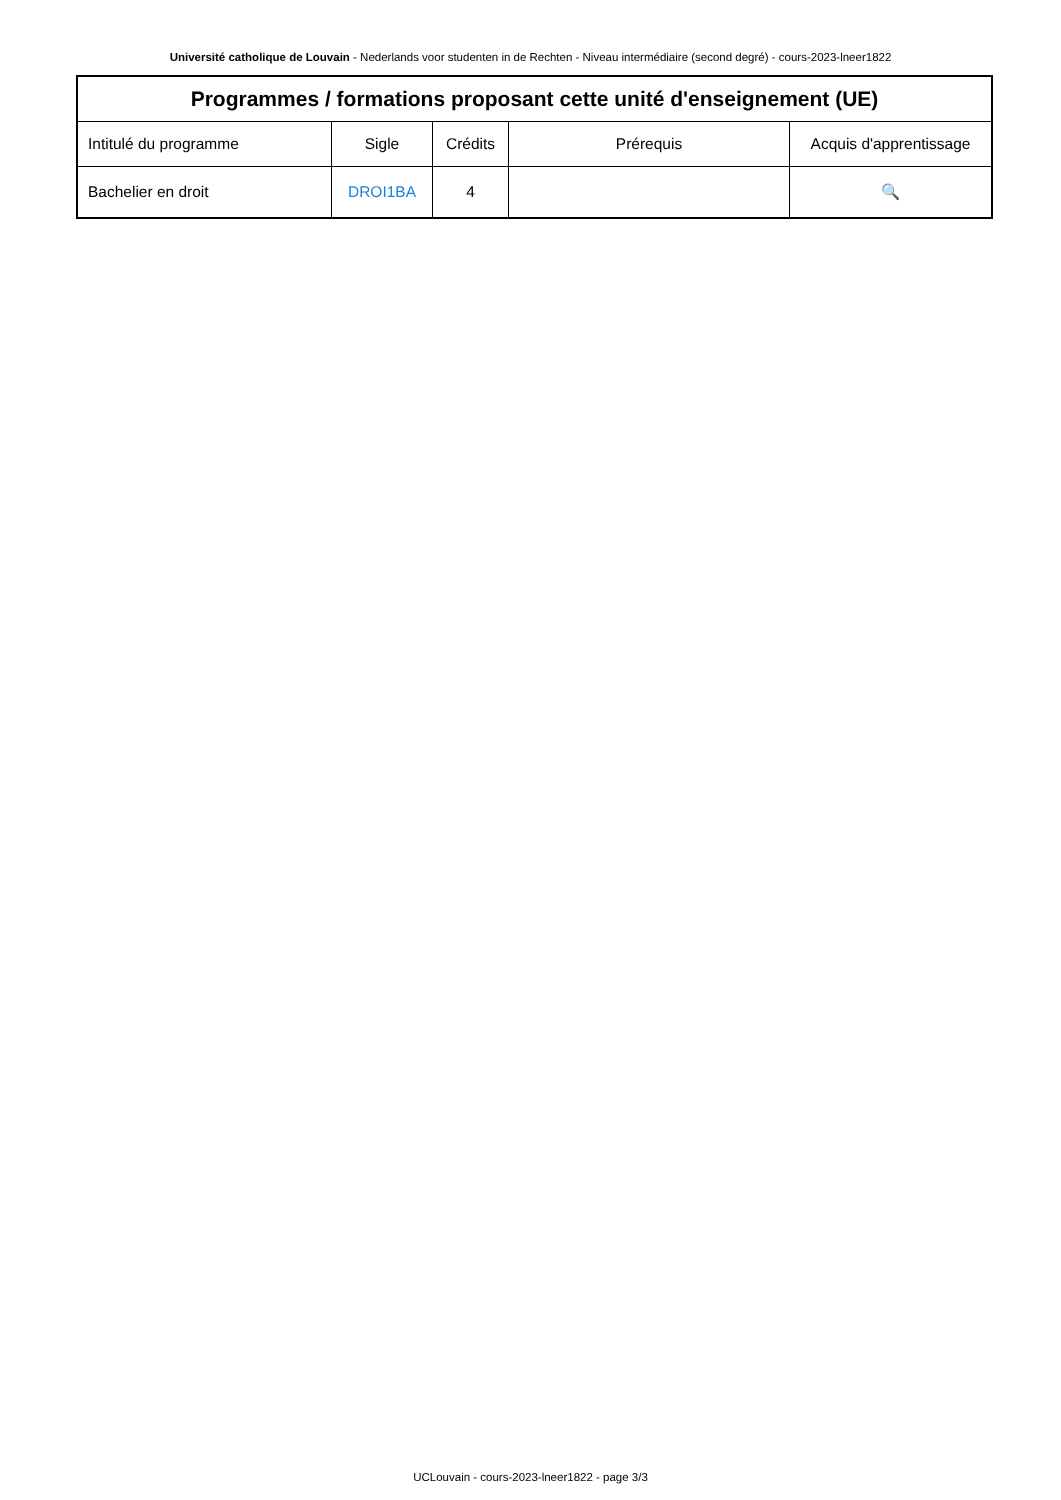Université catholique de Louvain - Nederlands voor studenten in de Rechten - Niveau intermédiaire (second degré) - cours-2023-lneer1822
| Programmes / formations proposant cette unité d'enseignement (UE) | | | | |
| --- | --- | --- | --- | --- |
| Intitulé du programme | Sigle | Crédits | Prérequis | Acquis d'apprentissage |
| Bachelier en droit | DROI1BA | 4 | | 🔍 |
UCLouvain - cours-2023-lneer1822 - page 3/3